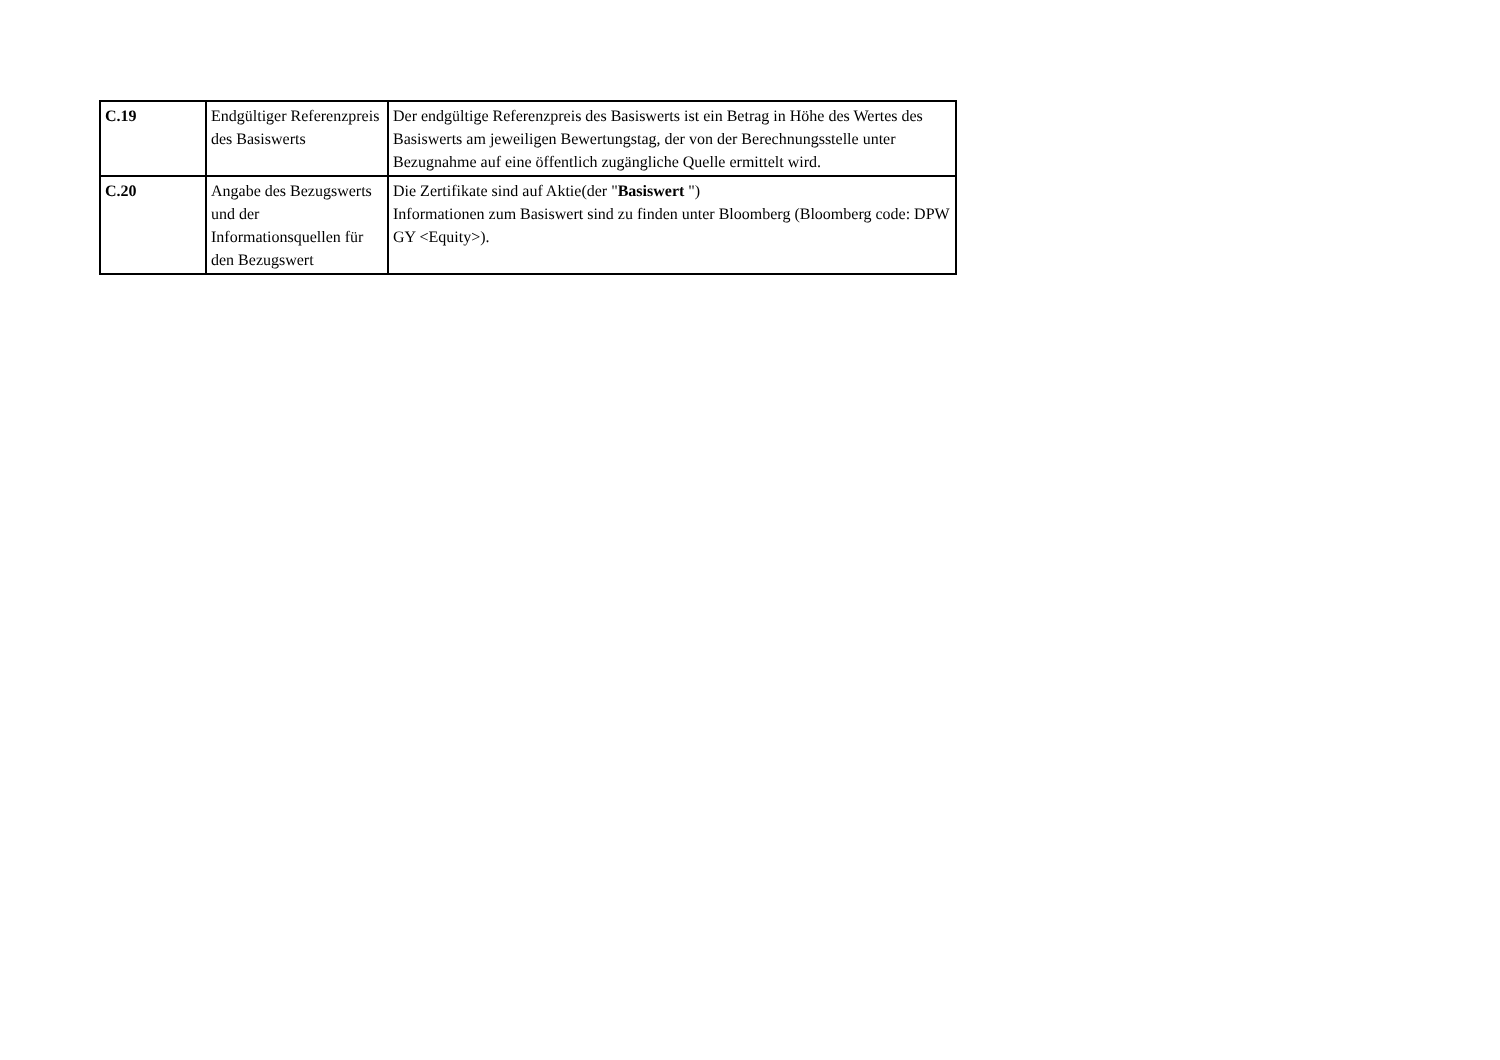| C.19 | Endgültiger Referenzpreis des Basiswerts | Der endgültige Referenzpreis des Basiswerts ist ein Betrag in Höhe des Wertes des Basiswerts am jeweiligen Bewertungstag, der von der Berechnungsstelle unter Bezugnahme auf eine öffentlich zugängliche Quelle ermittelt wird. |
| C.20 | Angabe des Bezugswerts und der Informationsquellen für den Bezugswert | Die Zertifikate sind auf Aktie(der " Basiswert ") Informationen zum Basiswert sind zu finden unter Bloomberg (Bloomberg code: DPW GY <Equity>). |